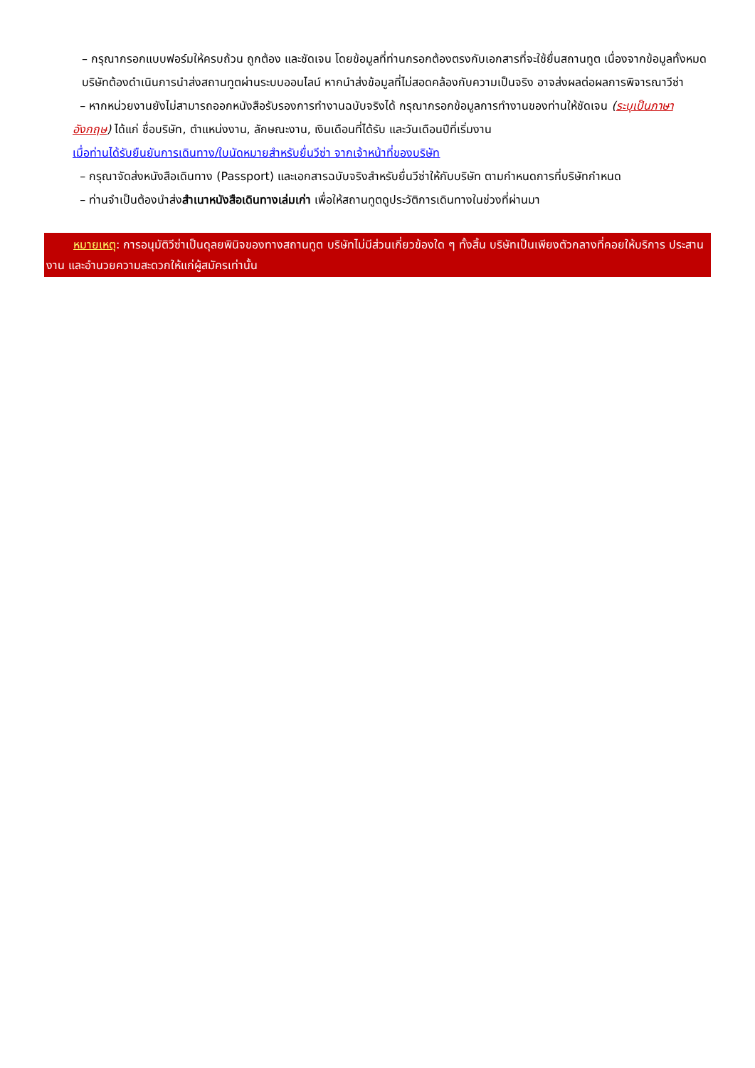– กรุณากรอกแบบฟอร์มให้ครบถ้วน ถูกต้อง และชัดเจน โดยข้อมูลที่ท่านกรอกต้องตรงกับเอกสารที่จะใช้ยื่นสถานทูต เนื่องจากข้อมูลทั้งหมด บริษัทต้องดำเนินการนำส่งสถานทูตผ่านระบบออนไลน์ หากนำส่งข้อมูลที่ไม่สอดคล้องกับความเป็นจริง อาจส่งผลต่อผลการพิจารณาวีซ่า
– หากหน่วยงานยังไม่สามารถออกหนังสือรับรองการทำงานฉบับจริงได้ กรุณากรอกข้อมูลการทำงานของท่านให้ชัดเจน (ระบุเป็นภาษาอังกฤษ) ได้แก่ ชื่อบริษัท, ตำแหน่งงาน, ลักษณะงาน, เงินเดือนที่ได้รับ และวันเดือนปีที่เริ่มงาน
เมื่อท่านได้รับยืนยันการเดินทาง/ใบนัดหมายสำหรับยื่นวีซ่า จากเจ้าหน้าที่ของบริษัท
– กรุณาจัดส่งหนังสือเดินทาง (Passport) และเอกสารฉบับจริงสำหรับยื่นวีซ่าให้กับบริษัท ตามกำหนดการที่บริษัทกำหนด
– ท่านจำเป็นต้องนำส่งสำเนาหนังสือเดินทางเล่มเก่า เพื่อให้สถานทูตดูประวัติการเดินทางในช่วงที่ผ่านมา
หมายเหตุ: การอนุมัติวีซ่าเป็นดุลยพินิจของทางสถานทูต บริษัทไม่มีส่วนเกี่ยวข้องใด ๆ ทั้งสิ้น บริษัทเป็นเพียงตัวกลางที่คอยให้บริการ ประสานงาน และอำนวยความสะดวกให้แก่ผู้สมัครเท่านั้น